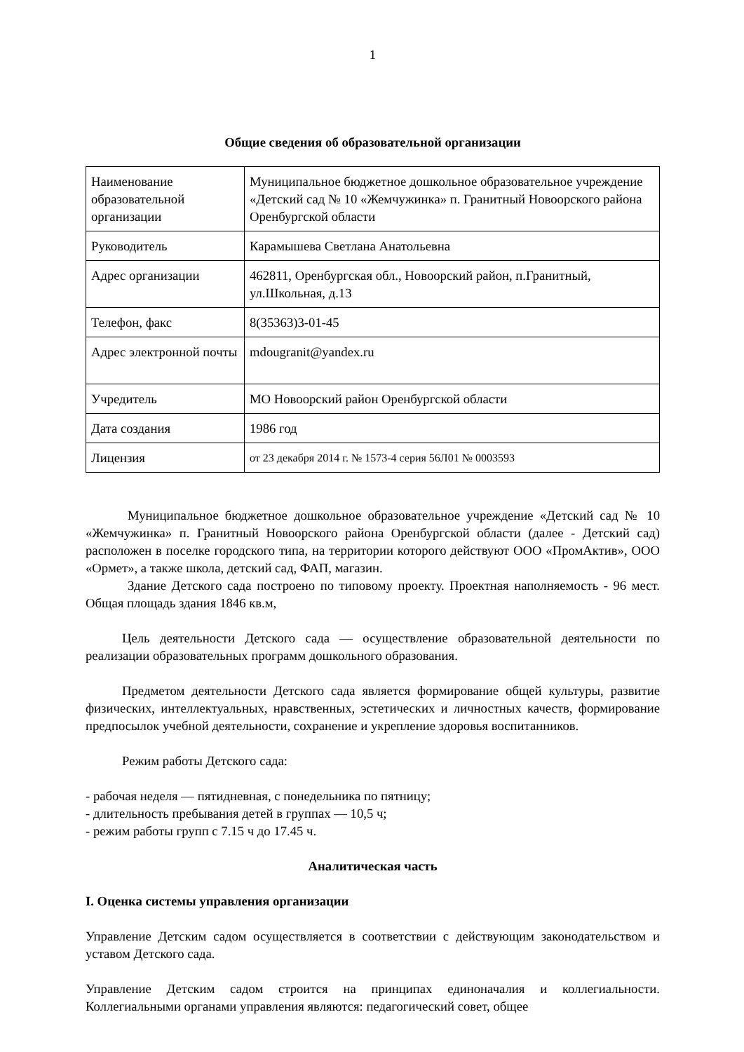1
Общие сведения об образовательной организации
| Наименование образовательной организации | Муниципальное бюджетное дошкольное образовательное учреждение «Детский сад № 10 «Жемчужинка» п. Гранитный Новоорского района Оренбургской области |
| Руководитель | Карамышева Светлана Анатольевна |
| Адрес организации | 462811, Оренбургская обл., Новоорский район, п.Гранитный, ул.Школьная, д.13 |
| Телефон, факс | 8(35363)3-01-45 |
| Адрес электронной почты | mdougranit@yandex.ru |
| Учредитель | МО Новоорский район Оренбургской области |
| Дата создания | 1986 год |
| Лицензия | от 23 декабря 2014 г. № 1573-4 серия 56Л01 № 0003593 |
Муниципальное бюджетное дошкольное образовательное учреждение «Детский сад № 10 «Жемчужинка» п. Гранитный Новоорского района Оренбургской области (далее - Детский сад) расположен в поселке городского типа, на территории которого действуют ООО «ПромАктив», ООО «Ормет», а также школа, детский сад, ФАП, магазин.
Здание Детского сада построено по типовому проекту. Проектная наполняемость - 96 мест. Общая площадь здания 1846 кв.м,
Цель деятельности Детского сада — осуществление образовательной деятельности по реализации образовательных программ дошкольного образования.
Предметом деятельности Детского сада является формирование общей культуры, развитие физических, интеллектуальных, нравственных, эстетических и личностных качеств, формирование предпосылок учебной деятельности, сохранение и укрепление здоровья воспитанников.
Режим работы Детского сада:
- рабочая неделя — пятидневная, с понедельника по пятницу;
- длительность пребывания детей в группах — 10,5 ч;
- режим работы групп с 7.15 ч до 17.45 ч.
Аналитическая часть
I. Оценка системы управления организации
Управление Детским садом осуществляется в соответствии с действующим законодательством и уставом Детского сада.
Управление Детским садом строится на принципах единоначалия и коллегиальности. Коллегиальными органами управления являются: педагогический совет, общее